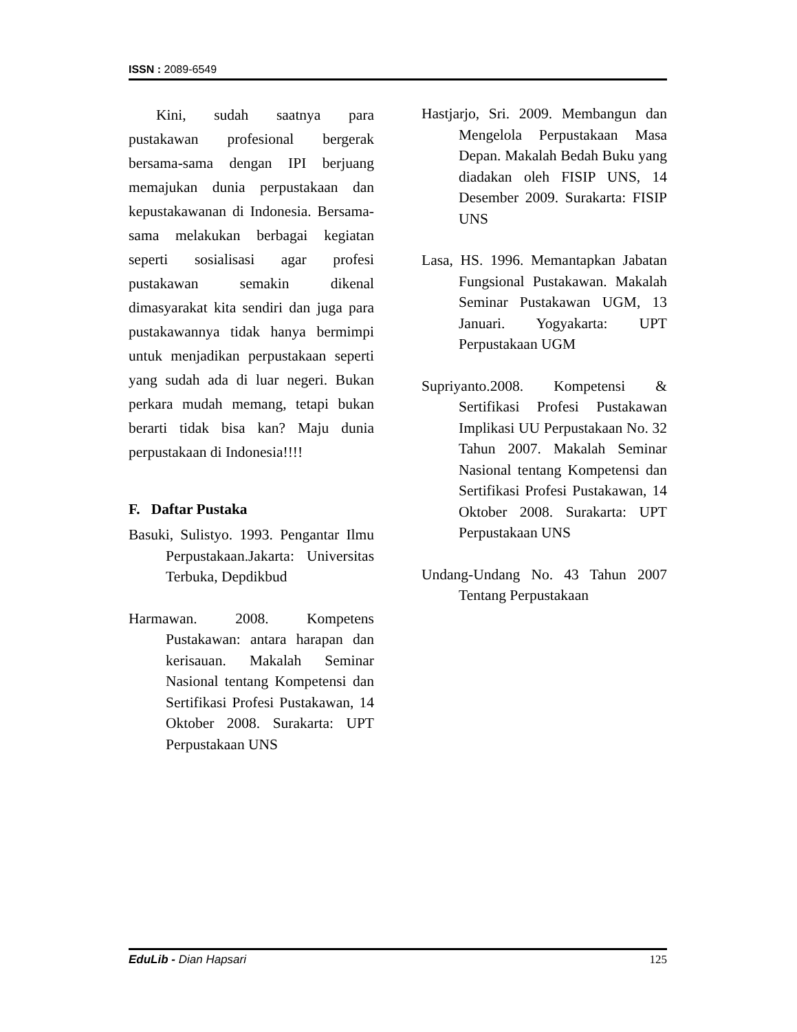ISSN : 2089-6549
Kini, sudah saatnya para pustakawan profesional bergerak bersama-sama dengan IPI berjuang memajukan dunia perpustakaan dan kepustakawanan di Indonesia. Bersama-sama melakukan berbagai kegiatan seperti sosialisasi agar profesi pustakawan semakin dikenal dimasyarakat kita sendiri dan juga para pustakawannya tidak hanya bermimpi untuk menjadikan perpustakaan seperti yang sudah ada di luar negeri. Bukan perkara mudah memang, tetapi bukan berarti tidak bisa kan? Maju dunia perpustakaan di Indonesia!!!!
F. Daftar Pustaka
Basuki, Sulistyo. 1993. Pengantar Ilmu Perpustakaan.Jakarta: Universitas Terbuka, Depdikbud
Harmawan. 2008. Kompetens Pustakawan: antara harapan dan kerisauan. Makalah Seminar Nasional tentang Kompetensi dan Sertifikasi Profesi Pustakawan, 14 Oktober 2008. Surakarta: UPT Perpustakaan UNS
Hastjarjo, Sri. 2009. Membangun dan Mengelola Perpustakaan Masa Depan. Makalah Bedah Buku yang diadakan oleh FISIP UNS, 14 Desember 2009. Surakarta: FISIP UNS
Lasa, HS. 1996. Memantapkan Jabatan Fungsional Pustakawan. Makalah Seminar Pustakawan UGM, 13 Januari. Yogyakarta: UPT Perpustakaan UGM
Supriyanto.2008. Kompetensi & Sertifikasi Profesi Pustakawan Implikasi UU Perpustakaan No. 32 Tahun 2007. Makalah Seminar Nasional tentang Kompetensi dan Sertifikasi Profesi Pustakawan, 14 Oktober 2008. Surakarta: UPT Perpustakaan UNS
Undang-Undang No. 43 Tahun 2007 Tentang Perpustakaan
EduLib - Dian Hapsari 125